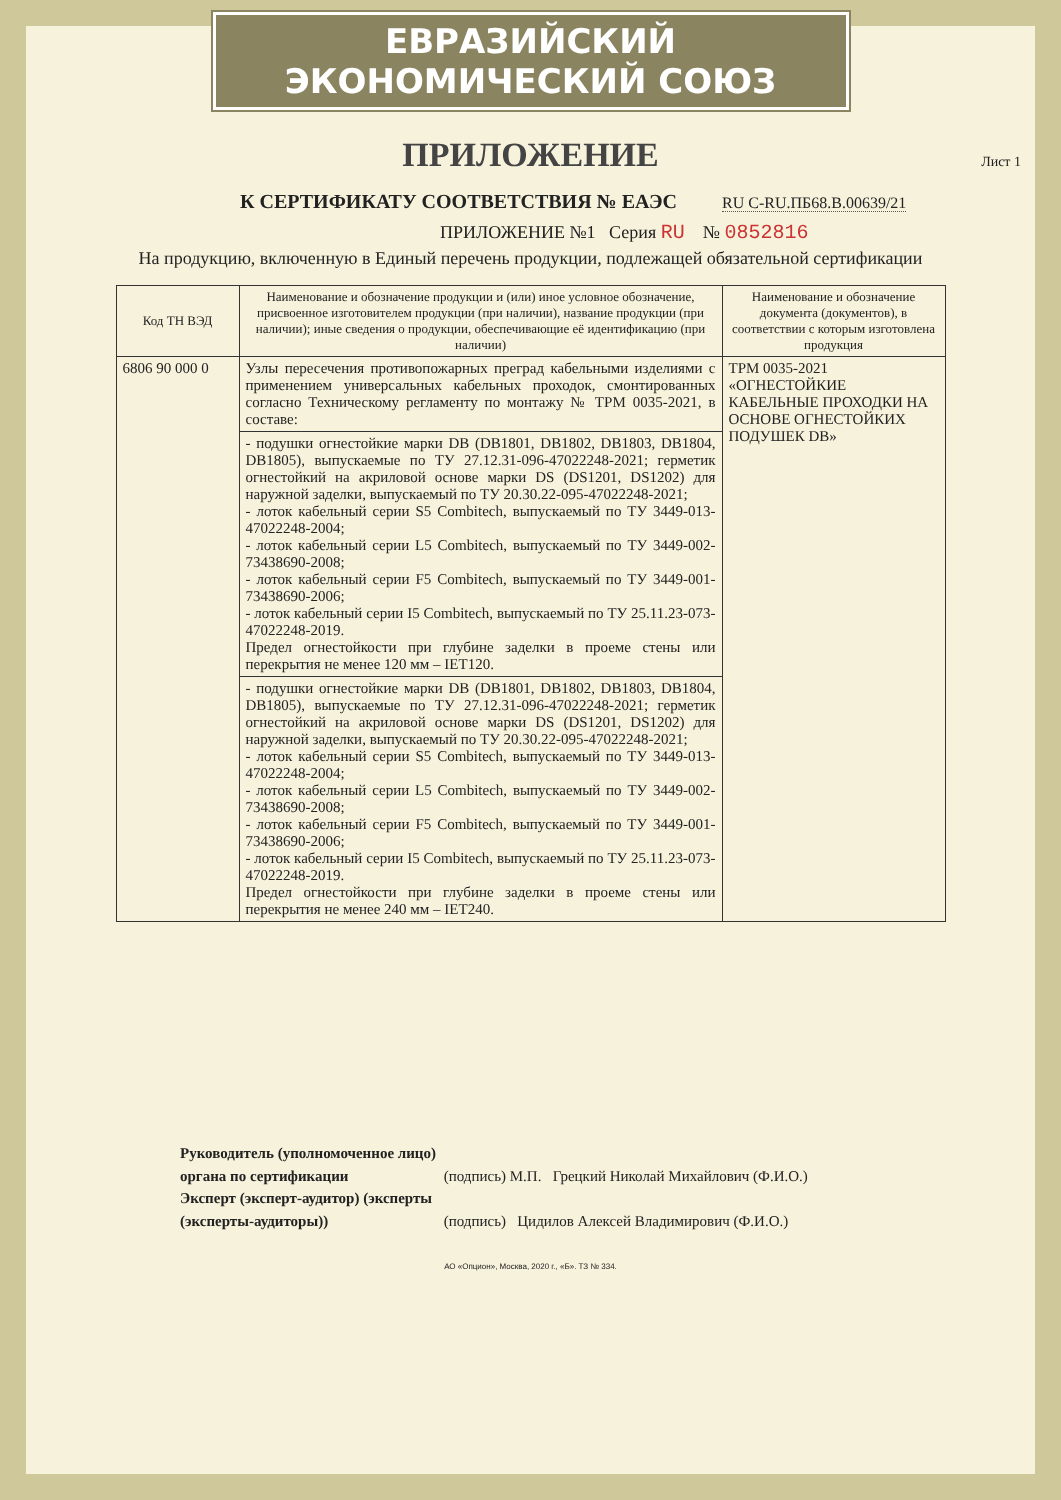ЕВРАЗИЙСКИЙ ЭКОНОМИЧЕСКИЙ СОЮЗ
ПРИЛОЖЕНИЕ
Лист 1
К СЕРТИФИКАТУ СООТВЕТСТВИЯ № ЕАЭС RU C-RU.ПБ68.В.00639/21
ПРИЛОЖЕНИЕ №1 Серия RU № 0852816
На продукцию, включенную в Единый перечень продукции, подлежащей обязательной сертификации
| Код ТН ВЭД | Наименование и обозначение продукции и (или) иное условное обозначение, присвоенное изготовителем продукции (при наличии), название продукции (при наличии); иные сведения о продукции, обеспечивающие её идентификацию (при наличии) | Наименование и обозначение документа (документов), в соответствии с которым изготовлена продукция |
| --- | --- | --- |
| 6806 90 000 0 | Узлы пересечения противопожарных преград кабельными изделиями с применением универсальных кабельных проходок, смонтированных согласно Техническому регламенту по монтажу № ТРМ 0035-2021, в составе: | ТРМ 0035-2021 «ОГНЕСТОЙКИЕ КАБЕЛЬНЫЕ ПРОХОДКИ НА ОСНОВЕ ОГНЕСТОЙКИХ ПОДУШЕК DB» |
| | - подушки огнестойкие марки DB (DB1801, DB1802, DB1803, DB1804, DB1805), выпускаемые по ТУ 27.12.31-096-47022248-2021; герметик огнестойкий на акриловой основе марки DS (DS1201, DS1202) для наружной заделки, выпускаемый по ТУ 20.30.22-095-47022248-2021; - лоток кабельный серии S5 Combitech, выпускаемый по ТУ 3449-013-47022248-2004; - лоток кабельный серии L5 Combitech, выпускаемый по ТУ 3449-002-73438690-2008; - лоток кабельный серии F5 Combitech, выпускаемый по ТУ 3449-001-73438690-2006; - лоток кабельный серии I5 Combitech, выпускаемый по ТУ 25.11.23-073-47022248-2019. Предел огнестойкости при глубине заделки в проеме стены или перекрытия не менее 120 мм – IET120. | |
| | - подушки огнестойкие марки DB (DB1801, DB1802, DB1803, DB1804, DB1805), выпускаемые по ТУ 27.12.31-096-47022248-2021; герметик огнестойкий на акриловой основе марки DS (DS1201, DS1202) для наружной заделки, выпускаемый по ТУ 20.30.22-095-47022248-2021; - лоток кабельный серии S5 Combitech, выпускаемый по ТУ 3449-013-47022248-2004; - лоток кабельный серии L5 Combitech, выпускаемый по ТУ 3449-002-73438690-2008; - лоток кабельный серии F5 Combitech, выпускаемый по ТУ 3449-001-73438690-2006; - лоток кабельный серии I5 Combitech, выпускаемый по ТУ 25.11.23-073-47022248-2019. Предел огнестойкости при глубине заделки в проеме стены или перекрытия не менее 240 мм – IET240. | |
Руководитель (уполномоченное лицо) органа по сертификации (подпись) М.П. Грецкий Николай Михайлович (Ф.И.О.)
Эксперт (эксперт-аудитор) (эксперты (эксперты-аудиторы)) (подпись) Цидилов Алексей Владимирович (Ф.И.О.)
АО «Опцион», Москва, 2020 г., «Б». ТЗ № 334.